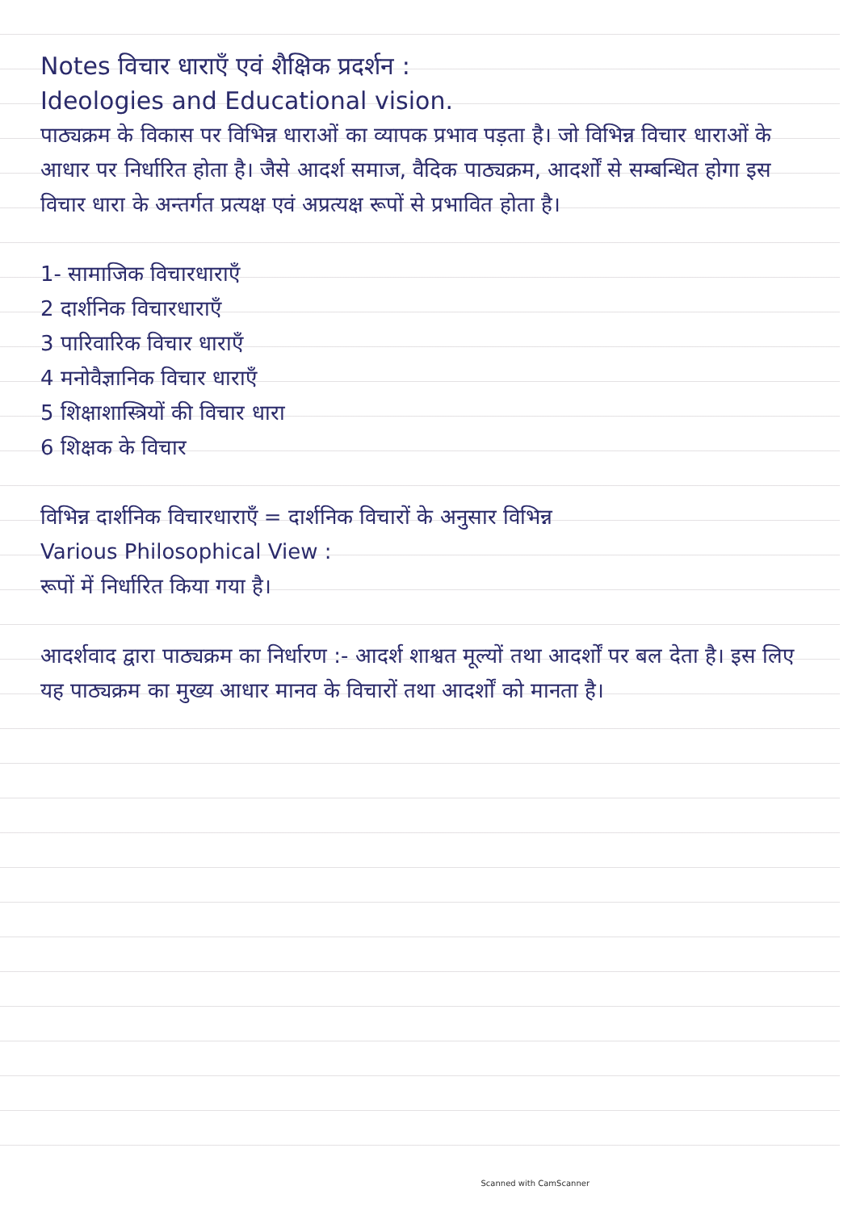Notes विचार धाराएँ एवं शैक्षिक प्रदर्शन :
Ideologies and Educational vision.
पाठ्यक्रम के विकास पर विभिन्न धाराओं का व्यापक प्रभाव पड़ता है। जो विभिन्न विचार धाराओं के आधार पर निर्धारित होता है। जैसे आदर्श समाज, वैदिक पाठ्यक्रम, आदर्शों से सम्बन्धित होगा इस विचार धारा के अन्तर्गत प्रत्यक्ष एवं अप्रत्यक्ष रूपों से प्रभावित होता है।
1- सामाजिक विचारधाराएँ
2 दार्शनिक विचारधाराएँ
3 पारिवारिक विचार धाराएँ
4 मनोवैज्ञानिक विचार धाराएँ
5 शिक्षाशास्त्रियों की विचार धारा
6 शिक्षक के विचार
विभिन्न दार्शनिक विचारधाराएँ = दार्शनिक विचारों के अनुसार विभिन्न
Various Philosophical View :
रूपों में निर्धारित किया गया है।
आदर्शवाद द्वारा पाठ्यक्रम का निर्धारण :- आदर्श शाश्वत मूल्यों तथा आदर्शों पर बल देता है। इस लिए यह पाठ्यक्रम का मुख्य आधार मानव के विचारों तथा आदर्शों को मानता है।
Scanned with CamScanner